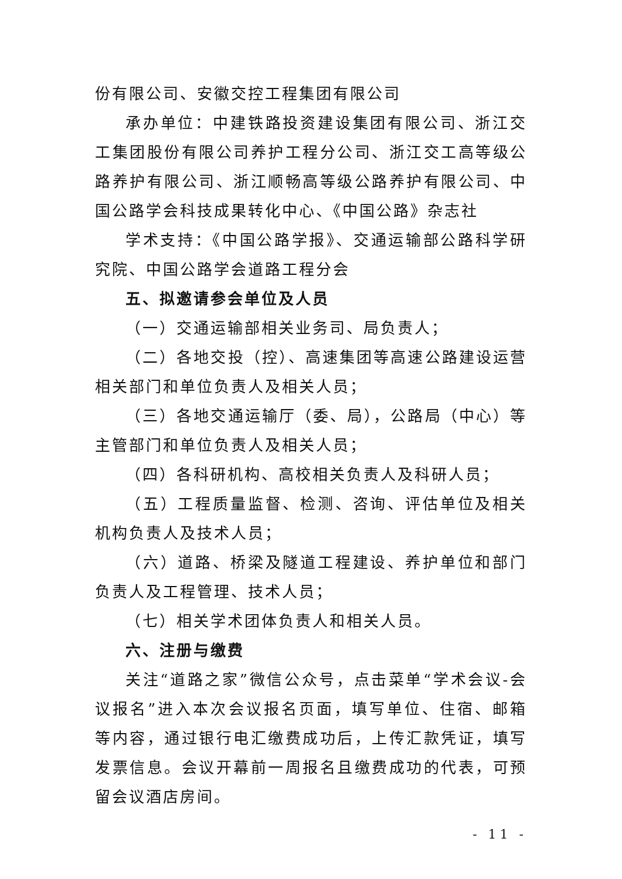份有限公司、安徽交控工程集团有限公司
承办单位：中建铁路投资建设集团有限公司、浙江交工集团股份有限公司养护工程分公司、浙江交工高等级公路养护有限公司、浙江顺畅高等级公路养护有限公司、中国公路学会科技成果转化中心、《中国公路》杂志社
学术支持：《中国公路学报》、交通运输部公路科学研究院、中国公路学会道路工程分会
五、拟邀请参会单位及人员
（一）交通运输部相关业务司、局负责人；
（二）各地交投（控）、高速集团等高速公路建设运营相关部门和单位负责人及相关人员；
（三）各地交通运输厅（委、局），公路局（中心）等主管部门和单位负责人及相关人员；
（四）各科研机构、高校相关负责人及科研人员；
（五）工程质量监督、检测、咨询、评估单位及相关机构负责人及技术人员；
（六）道路、桥梁及隧道工程建设、养护单位和部门负责人及工程管理、技术人员；
（七）相关学术团体负责人和相关人员。
六、注册与缴费
关注“道路之家”微信公众号，点击菜单“学术会议-会议报名”进入本次会议报名页面，填写单位、住宿、邮箱等内容，通过银行电汇缴费成功后，上传汇款凭证，填写发票信息。会议开幕前一周报名且缴费成功的代表，可预留会议酒店房间。
- 11 -